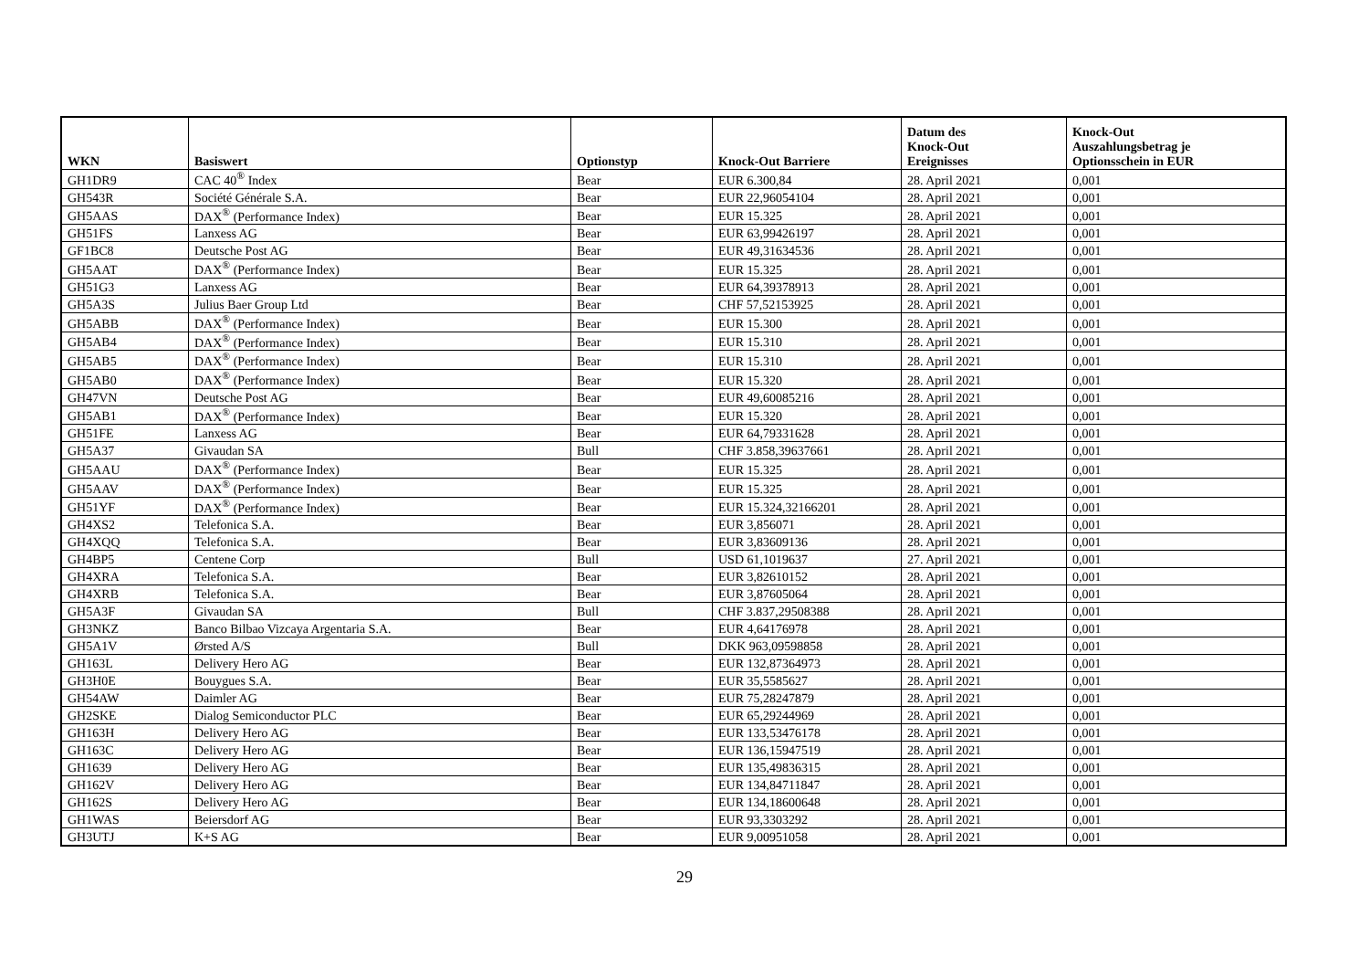| WKN | Basiswert | Optionstyp | Knock-Out Barriere | Datum des Knock-Out Ereignisses | Knock-Out Auszahlungsbetrag je Optionsschein in EUR |
| --- | --- | --- | --- | --- | --- |
| GH1DR9 | CAC 40<sup>®</sup> Index | Bear | EUR 6.300,84 | 28. April 2021 | 0,001 |
| GH543R | Société Générale S.A. | Bear | EUR 22,96054104 | 28. April 2021 | 0,001 |
| GH5AAS | DAX<sup>®</sup> (Performance Index) | Bear | EUR 15.325 | 28. April 2021 | 0,001 |
| GH51FS | Lanxess AG | Bear | EUR 63,99426197 | 28. April 2021 | 0,001 |
| GF1BC8 | Deutsche Post AG | Bear | EUR 49,31634536 | 28. April 2021 | 0,001 |
| GH5AAT | DAX<sup>®</sup> (Performance Index) | Bear | EUR 15.325 | 28. April 2021 | 0,001 |
| GH51G3 | Lanxess AG | Bear | EUR 64,39378913 | 28. April 2021 | 0,001 |
| GH5A3S | Julius Baer Group Ltd | Bear | CHF 57,52153925 | 28. April 2021 | 0,001 |
| GH5ABB | DAX<sup>®</sup> (Performance Index) | Bear | EUR 15.300 | 28. April 2021 | 0,001 |
| GH5AB4 | DAX<sup>®</sup> (Performance Index) | Bear | EUR 15.310 | 28. April 2021 | 0,001 |
| GH5AB5 | DAX<sup>®</sup> (Performance Index) | Bear | EUR 15.310 | 28. April 2021 | 0,001 |
| GH5AB0 | DAX<sup>®</sup> (Performance Index) | Bear | EUR 15.320 | 28. April 2021 | 0,001 |
| GH47VN | Deutsche Post AG | Bear | EUR 49,60085216 | 28. April 2021 | 0,001 |
| GH5AB1 | DAX<sup>®</sup> (Performance Index) | Bear | EUR 15.320 | 28. April 2021 | 0,001 |
| GH51FE | Lanxess AG | Bear | EUR 64,79331628 | 28. April 2021 | 0,001 |
| GH5A37 | Givaudan SA | Bull | CHF 3.858,39637661 | 28. April 2021 | 0,001 |
| GH5AAU | DAX<sup>®</sup> (Performance Index) | Bear | EUR 15.325 | 28. April 2021 | 0,001 |
| GH5AAV | DAX<sup>®</sup> (Performance Index) | Bear | EUR 15.325 | 28. April 2021 | 0,001 |
| GH51YF | DAX<sup>®</sup> (Performance Index) | Bear | EUR 15.324,32166201 | 28. April 2021 | 0,001 |
| GH4XS2 | Telefonica S.A. | Bear | EUR 3,856071 | 28. April 2021 | 0,001 |
| GH4XQQ | Telefonica S.A. | Bear | EUR 3,83609136 | 28. April 2021 | 0,001 |
| GH4BP5 | Centene Corp | Bull | USD 61,1019637 | 27. April 2021 | 0,001 |
| GH4XRA | Telefonica S.A. | Bear | EUR 3,82610152 | 28. April 2021 | 0,001 |
| GH4XRB | Telefonica S.A. | Bear | EUR 3,87605064 | 28. April 2021 | 0,001 |
| GH5A3F | Givaudan SA | Bull | CHF 3.837,29508388 | 28. April 2021 | 0,001 |
| GH3NKZ | Banco Bilbao Vizcaya Argentaria S.A. | Bear | EUR 4,64176978 | 28. April 2021 | 0,001 |
| GH5A1V | Ørsted A/S | Bull | DKK 963,09598858 | 28. April 2021 | 0,001 |
| GH163L | Delivery Hero AG | Bear | EUR 132,87364973 | 28. April 2021 | 0,001 |
| GH3H0E | Bouygues S.A. | Bear | EUR 35,5585627 | 28. April 2021 | 0,001 |
| GH54AW | Daimler AG | Bear | EUR 75,28247879 | 28. April 2021 | 0,001 |
| GH2SKE | Dialog Semiconductor PLC | Bear | EUR 65,29244969 | 28. April 2021 | 0,001 |
| GH163H | Delivery Hero AG | Bear | EUR 133,53476178 | 28. April 2021 | 0,001 |
| GH163C | Delivery Hero AG | Bear | EUR 136,15947519 | 28. April 2021 | 0,001 |
| GH1639 | Delivery Hero AG | Bear | EUR 135,49836315 | 28. April 2021 | 0,001 |
| GH162V | Delivery Hero AG | Bear | EUR 134,84711847 | 28. April 2021 | 0,001 |
| GH162S | Delivery Hero AG | Bear | EUR 134,18600648 | 28. April 2021 | 0,001 |
| GH1WAS | Beiersdorf AG | Bear | EUR 93,3303292 | 28. April 2021 | 0,001 |
| GH3UTJ | K+S AG | Bear | EUR 9,00951058 | 28. April 2021 | 0,001 |
29